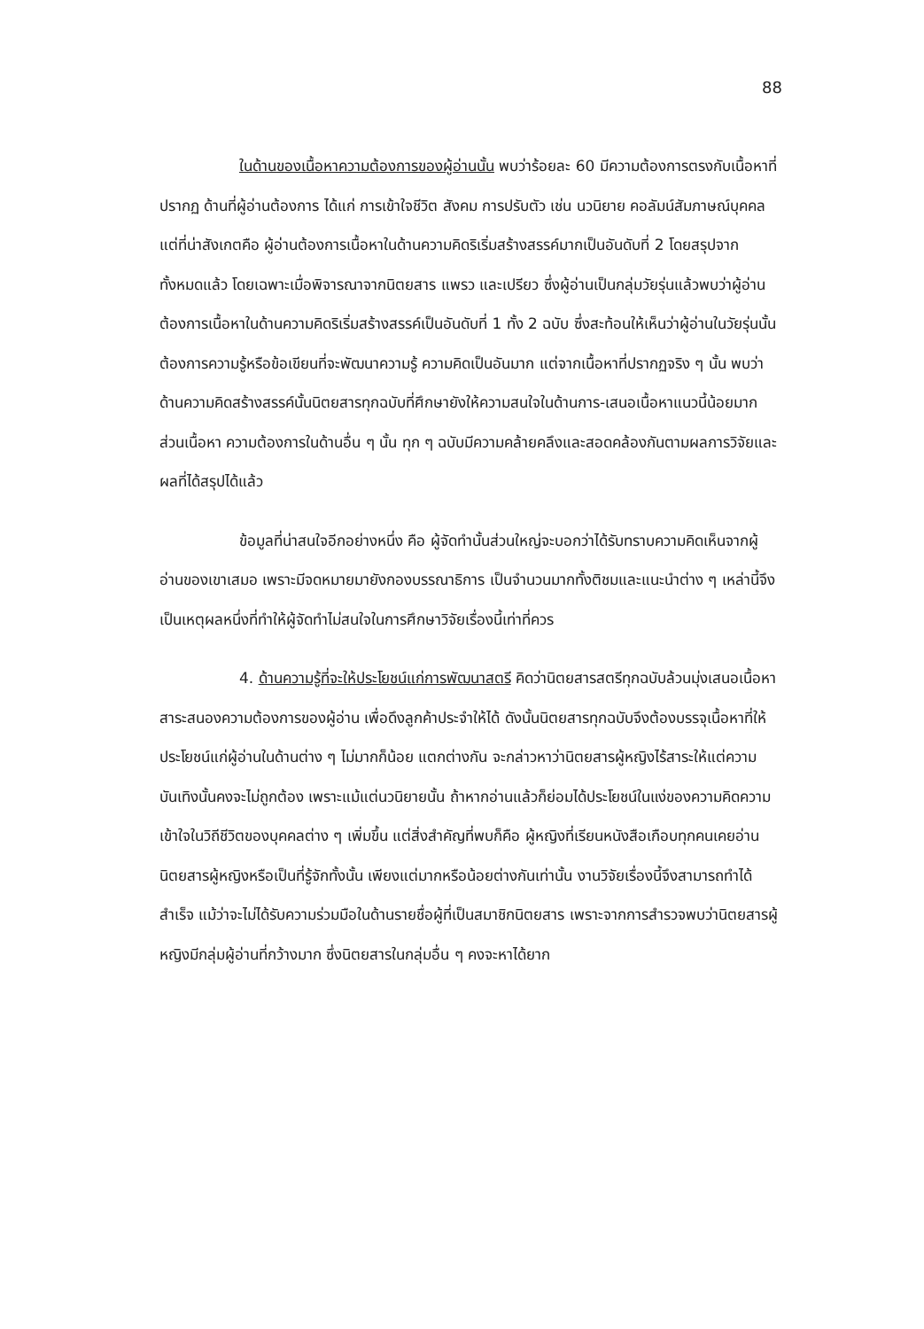88
ในด้านของเนื้อหาความต้องการของผู้อ่านนั้น พบว่าร้อยละ 60 มีความต้องการตรงกับเนื้อหาที่ปรากฏ ด้านที่ผู้อ่านต้องการ ได้แก่ การเข้าใจชีวิต สังคม การปรับตัว เช่น นวนิยาย คอลัมน์สัมภาษณ์บุคคล แต่ที่น่าสังเกตคือ ผู้อ่านต้องการเนื้อหาในด้านความคิดริเริ่มสร้างสรรค์มากเป็นอันดับที่ 2 โดยสรุปจากทั้งหมดแล้ว โดยเฉพาะเมื่อพิจารณาจากนิตยสาร แพรว และเปรียว ซึ่งผู้อ่านเป็นกลุ่มวัยรุ่นแล้วพบว่าผู้อ่านต้องการเนื้อหาในด้านความคิดริเริ่มสร้างสรรค์เป็นอันดับที่ 1 ทั้ง 2 ฉบับ ซึ่งสะท้อนให้เห็นว่าผู้อ่านในวัยรุ่นนั้นต้องการความรู้หรือข้อเขียนที่จะพัฒนาความรู้ ความคิดเป็นอันมาก แต่จากเนื้อหาที่ปรากฏจริง ๆ นั้น พบว่า ด้านความคิดสร้างสรรค์นั้นนิตยสารทุกฉบับที่ศึกษายังให้ความสนใจในด้านการ-เสนอเนื้อหาแนวนี้น้อยมาก ส่วนเนื้อหา ความต้องการในด้านอื่น ๆ นั้น ทุก ๆ ฉบับมีความคล้ายคลึงและสอดคล้องกันตามผลการวิจัยและผลที่ได้สรุปได้แล้ว
ข้อมูลที่น่าสนใจอีกอย่างหนึ่ง คือ ผู้จัดทำนั้นส่วนใหญ่จะบอกว่าได้รับทราบความคิดเห็นจากผู้อ่านของเขาเสมอ เพราะมีจดหมายมายังกองบรรณาธิการ เป็นจำนวนมากทั้งติชมและแนะนำต่าง ๆ เหล่านี้จึงเป็นเหตุผลหนึ่งที่ทำให้ผู้จัดทำไม่สนใจในการศึกษาวิจัยเรื่องนี้เท่าที่ควร
4. ด้านความรู้ที่จะให้ประโยชน์แก่การพัฒนาสตรี คิดว่านิตยสารสตรีทุกฉบับล้วนมุ่งเสนอเนื้อหาสาระสนองความต้องการของผู้อ่าน เพื่อดึงลูกค้าประจำให้ได้ ดังนั้นนิตยสารทุกฉบับจึงต้องบรรจุเนื้อหาที่ให้ประโยชน์แก่ผู้อ่านในด้านต่าง ๆ ไม่มากก็น้อย แตกต่างกัน จะกล่าวหาว่านิตยสารผู้หญิงไร้สาระให้แต่ความบันเทิงนั้นคงจะไม่ถูกต้อง เพราะแม้แต่นวนิยายนั้น ถ้าหากอ่านแล้วก็ย่อมได้ประโยชน์ในแง่ของความคิดความเข้าใจในวิถีชีวิตของบุคคลต่าง ๆ เพิ่มขึ้น แต่สิ่งสำคัญที่พบก็คือ ผู้หญิงที่เรียนหนังสือเกือบทุกคนเคยอ่านนิตยสารผู้หญิงหรือเป็นที่รู้จักทั้งนั้น เพียงแต่มากหรือน้อยต่างกันเท่านั้น งานวิจัยเรื่องนี้จึงสามารถทำได้สำเร็จ แม้ว่าจะไม่ได้รับความร่วมมือในด้านรายชื่อผู้ที่เป็นสมาชิกนิตยสาร เพราะจากการสำรวจพบว่านิตยสารผู้หญิงมีกลุ่มผู้อ่านที่กว้างมาก ซึ่งนิตยสารในกลุ่มอื่น ๆ คงจะหาได้ยาก